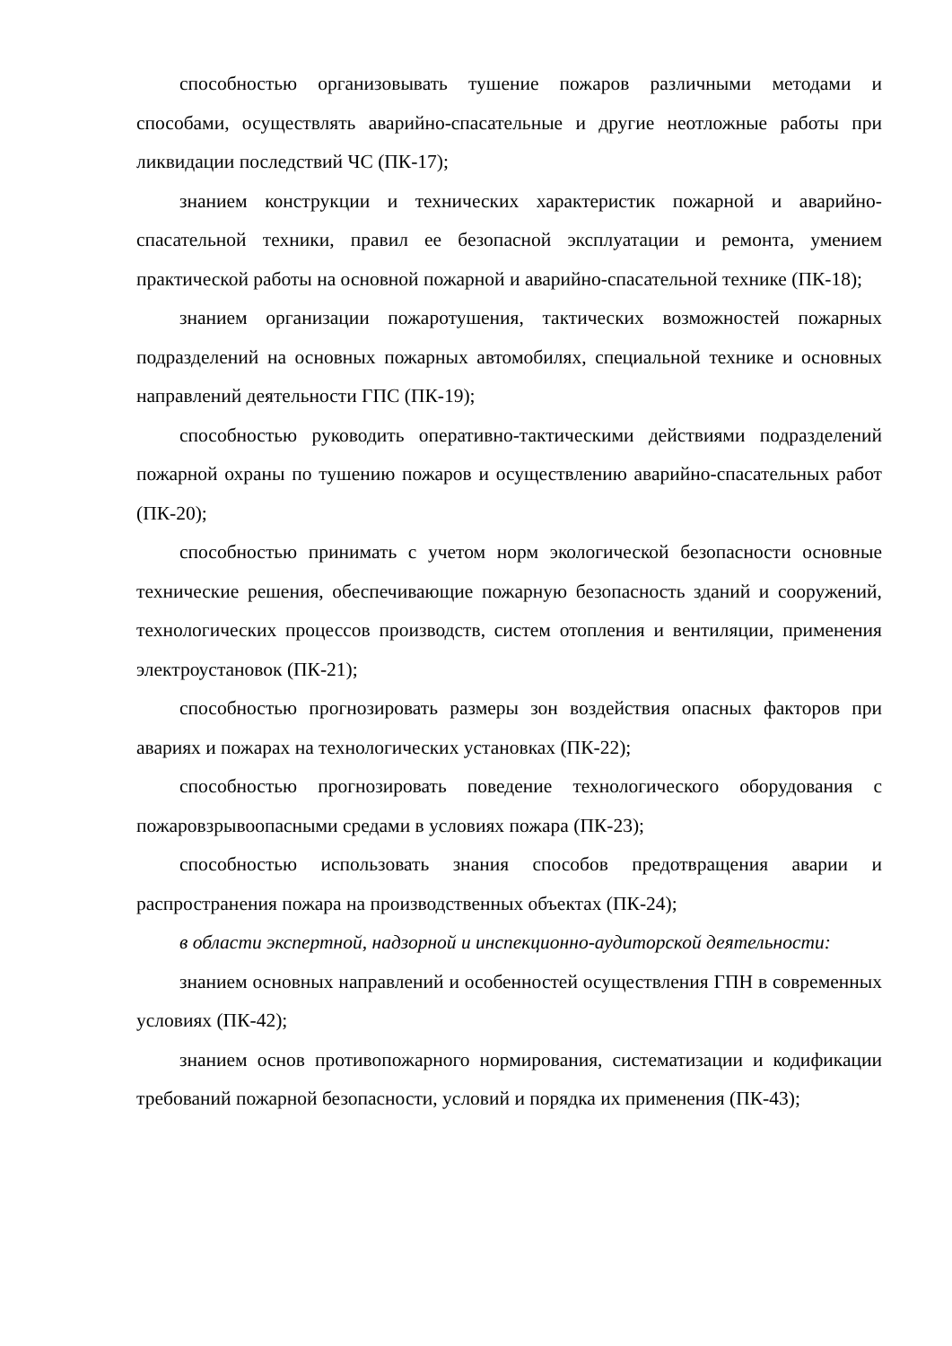способностью организовывать тушение пожаров различными методами и способами, осуществлять аварийно-спасательные и другие неотложные работы при ликвидации последствий ЧС (ПК-17);
знанием конструкции и технических характеристик пожарной и аварийно-спасательной техники, правил ее безопасной эксплуатации и ремонта, умением практической работы на основной пожарной и аварийно-спасательной технике (ПК-18);
знанием организации пожаротушения, тактических возможностей пожарных подразделений на основных пожарных автомобилях, специальной технике и основных направлений деятельности ГПС (ПК-19);
способностью руководить оперативно-тактическими действиями подразделений пожарной охраны по тушению пожаров и осуществлению аварийно-спасательных работ (ПК-20);
способностью принимать с учетом норм экологической безопасности основные технические решения, обеспечивающие пожарную безопасность зданий и сооружений, технологических процессов производств, систем отопления и вентиляции, применения электроустановок (ПК-21);
способностью прогнозировать размеры зон воздействия опасных факторов при авариях и пожарах на технологических установках (ПК-22);
способностью прогнозировать поведение технологического оборудования с пожаровзрывоопасными средами в условиях пожара (ПК-23);
способностью использовать знания способов предотвращения аварии и распространения пожара на производственных объектах (ПК-24);
в области экспертной, надзорной и инспекционно-аудиторской деятельности:
знанием основных направлений и особенностей осуществления ГПН в современных условиях (ПК-42);
знанием основ противопожарного нормирования, систематизации и кодификации требований пожарной безопасности, условий и порядка их применения (ПК-43);